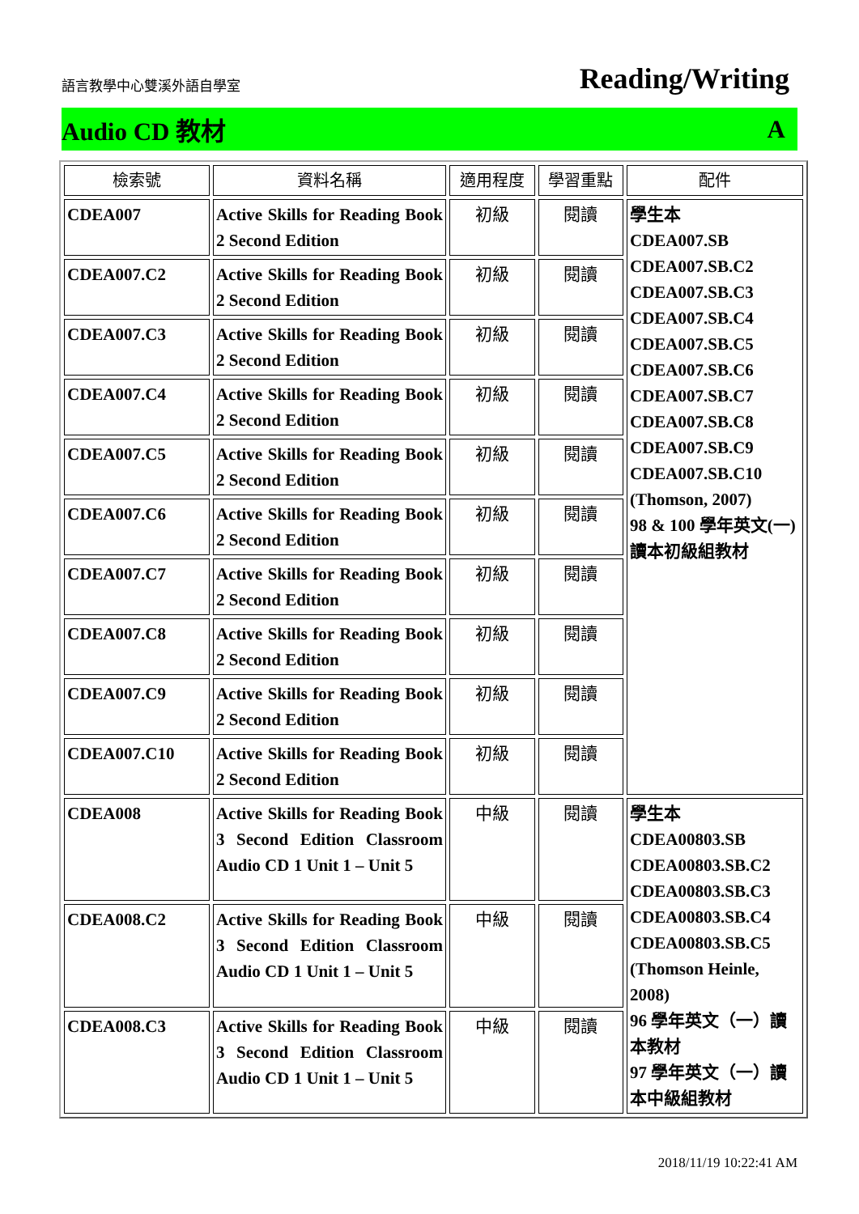語言教學中心雙溪外語自學室 Reading/Writing
Audio CD 教材 A
| 檢索號 | 資料名稱 | 適用程度 | 學習重點 | 配件 |
| --- | --- | --- | --- | --- |
| CDEA007 | Active Skills for Reading Book 2 Second Edition | 初級 | 閱讀 | 學生本 CDEA007.SB CDEA007.SB.C2 CDEA007.SB.C3 CDEA007.SB.C4 CDEA007.SB.C5 CDEA007.SB.C6 CDEA007.SB.C7 CDEA007.SB.C8 CDEA007.SB.C9 CDEA007.SB.C10 (Thomson, 2007) 98 & 100 學年英文(一) 讀本初級組教材 |
| CDEA007.C2 | Active Skills for Reading Book 2 Second Edition | 初級 | 閱讀 | |
| CDEA007.C3 | Active Skills for Reading Book 2 Second Edition | 初級 | 閱讀 | |
| CDEA007.C4 | Active Skills for Reading Book 2 Second Edition | 初級 | 閱讀 | |
| CDEA007.C5 | Active Skills for Reading Book 2 Second Edition | 初級 | 閱讀 | |
| CDEA007.C6 | Active Skills for Reading Book 2 Second Edition | 初級 | 閱讀 | |
| CDEA007.C7 | Active Skills for Reading Book 2 Second Edition | 初級 | 閱讀 | |
| CDEA007.C8 | Active Skills for Reading Book 2 Second Edition | 初級 | 閱讀 | |
| CDEA007.C9 | Active Skills for Reading Book 2 Second Edition | 初級 | 閱讀 | |
| CDEA007.C10 | Active Skills for Reading Book 2 Second Edition | 初級 | 閱讀 | |
| CDEA008 | Active Skills for Reading Book 3 Second Edition Classroom Audio CD 1 Unit 1 – Unit 5 | 中級 | 閱讀 | 學生本 CDEA00803.SB CDEA00803.SB.C2 CDEA00803.SB.C3 CDEA00803.SB.C4 CDEA00803.SB.C5 (Thomson Heinle, 2008) 96 學年英文（一）讀本教材 97 學年英文（一）讀本中級組教材 |
| CDEA008.C2 | Active Skills for Reading Book 3 Second Edition Classroom Audio CD 1 Unit 1 – Unit 5 | 中級 | 閱讀 | |
| CDEA008.C3 | Active Skills for Reading Book 3 Second Edition Classroom Audio CD 1 Unit 1 – Unit 5 | 中級 | 閱讀 | |
2018/11/19 10:22:41 AM